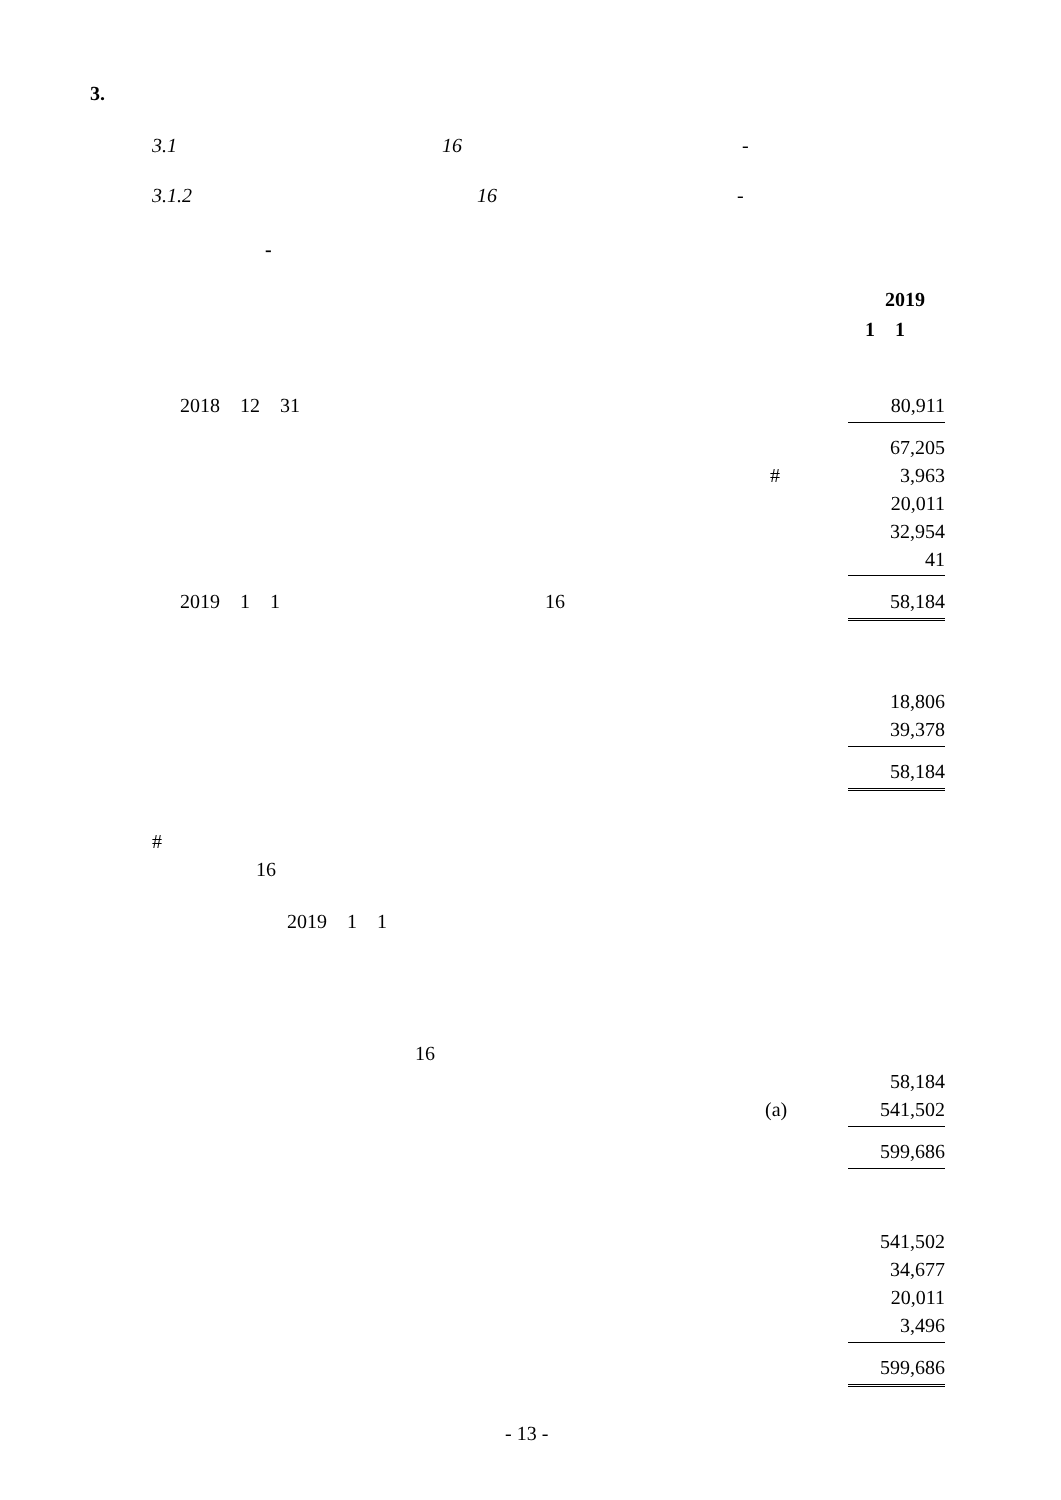3.
3.1 16 -
3.1.2 16 -
-
2019
1 1
2018 12 31 80,911
67,205
# 3,963
20,011
32,954
41
2019 1 1 16 58,184
18,806
39,378
58,184
#
16
2019 1 1
16
58,184
(a) 541,502
599,686
541,502
34,677
20,011
3,496
599,686
- 13 -